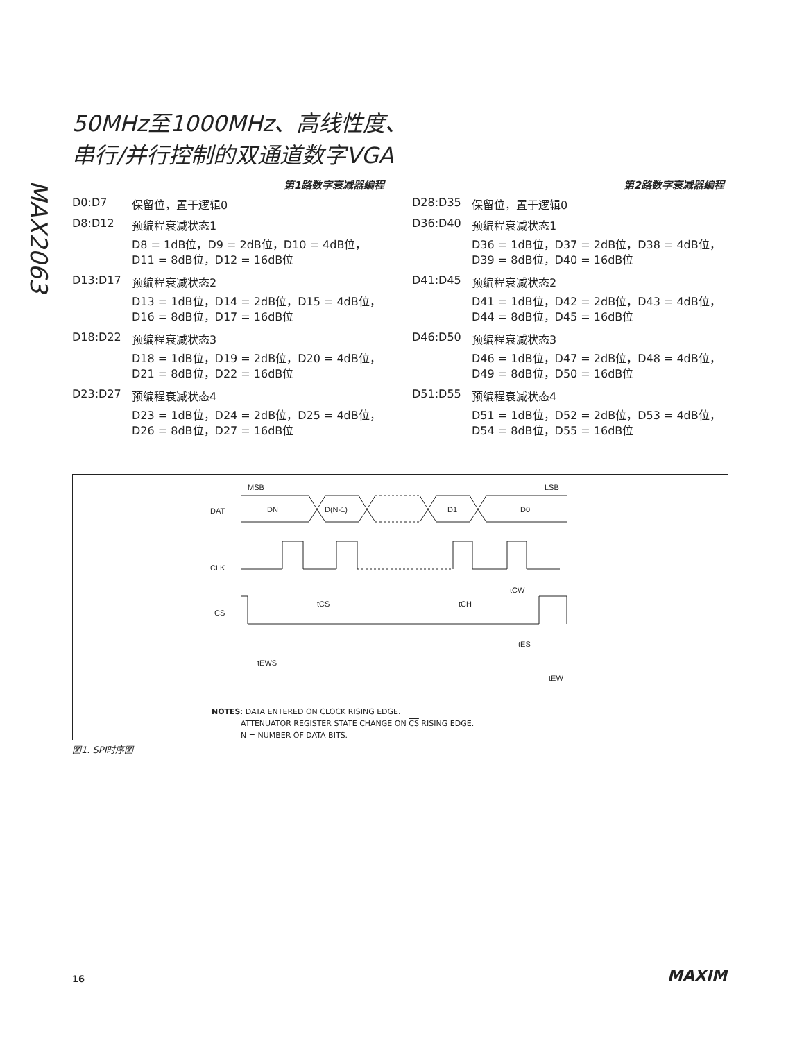MAX2063
50MHz至1000MHz、高线性度、
串行/并行控制的双通道数字VGA
第1路数字衰减器编程
D0:D7 保留位，置于逻辑0
D8:D12 预编程衰减状态1
D8 = 1dB位，D9 = 2dB位，D10 = 4dB位，
D11 = 8dB位，D12 = 16dB位
D13:D17 预编程衰减状态2
D13 = 1dB位，D14 = 2dB位，D15 = 4dB位，
D16 = 8dB位，D17 = 16dB位
D18:D22 预编程衰减状态3
D18 = 1dB位，D19 = 2dB位，D20 = 4dB位，
D21 = 8dB位，D22 = 16dB位
D23:D27 预编程衰减状态4
D23 = 1dB位，D24 = 2dB位，D25 = 4dB位，
D26 = 8dB位，D27 = 16dB位
第2路数字衰减器编程
D28:D35 保留位，置于逻辑0
D36:D40 预编程衰减状态1
D36 = 1dB位，D37 = 2dB位，D38 = 4dB位，
D39 = 8dB位，D40 = 16dB位
D41:D45 预编程衰减状态2
D41 = 1dB位，D42 = 2dB位，D43 = 4dB位，
D44 = 8dB位，D45 = 16dB位
D46:D50 预编程衰减状态3
D46 = 1dB位，D47 = 2dB位，D48 = 4dB位，
D49 = 8dB位，D50 = 16dB位
D51:D55 预编程衰减状态4
D51 = 1dB位，D52 = 2dB位，D53 = 4dB位，
D54 = 8dB位，D55 = 16dB位
MSB
LSB
DAT
DN
D(N-1)
D1
D0
CLK
CS
tCS
tCH
tCW
tEWS
tES
tEW
NOTES: DATA ENTERED ON CLOCK RISING EDGE.
ATTENUATOR REGISTER STATE CHANGE ON CS RISING EDGE.
N = NUMBER OF DATA BITS.
图1. SPI时序图
16 MAXIM